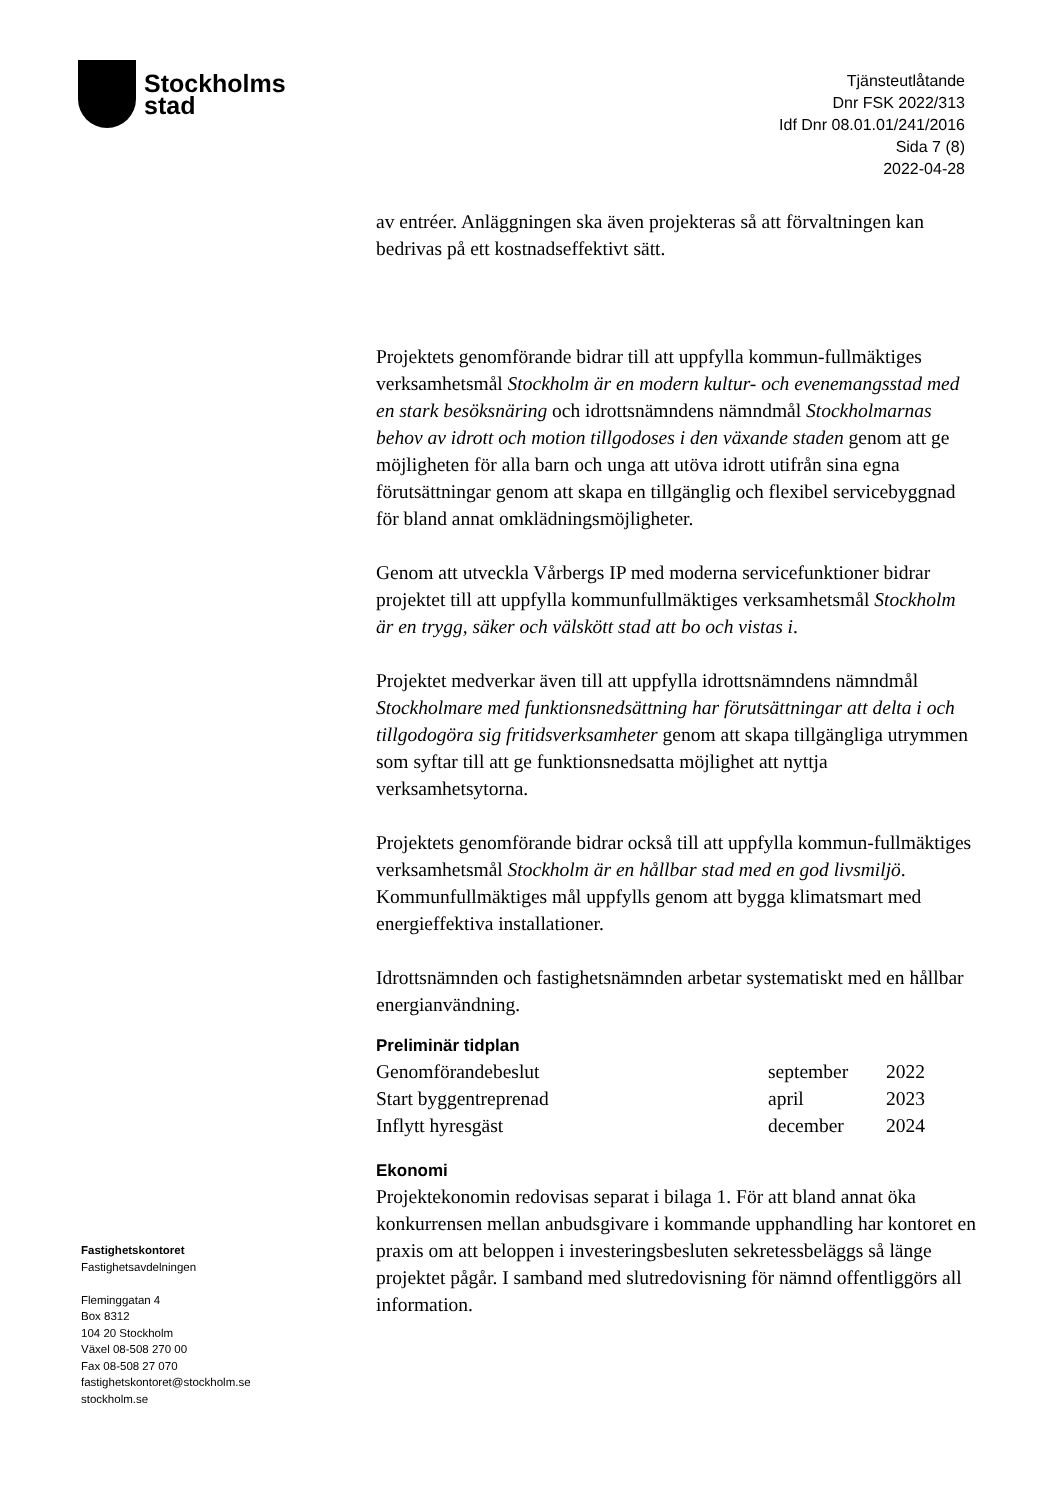Stockholms
stad
Tjänsteutlåtande
Dnr FSK 2022/313
Idf Dnr 08.01.01/241/2016
Sida 7 (8)
2022-04-28
av entréer. Anläggningen ska även projekteras så att förvaltningen kan bedrivas på ett kostnadseffektivt sätt.
Projektets genomförande bidrar till att uppfylla kommun-fullmäktiges verksamhetsmål Stockholm är en modern kultur- och evenemangsstad med en stark besöksnäring och idrottsnämndens nämndmål Stockholmarnas behov av idrott och motion tillgodoses i den växande staden genom att ge möjligheten för alla barn och unga att utöva idrott utifrån sina egna förutsättningar genom att skapa en tillgänglig och flexibel servicebyggnad för bland annat omklädningsmöjligheter.
Genom att utveckla Vårbergs IP med moderna servicefunktioner bidrar projektet till att uppfylla kommunfullmäktiges verksamhetsmål Stockholm är en trygg, säker och välskött stad att bo och vistas i.
Projektet medverkar även till att uppfylla idrottsnämndens nämndmål Stockholmare med funktionsnedsättning har förutsättningar att delta i och tillgodogöra sig fritidsverksamheter genom att skapa tillgängliga utrymmen som syftar till att ge funktionsnedsatta möjlighet att nyttja verksamhetsytorna.
Projektets genomförande bidrar också till att uppfylla kommun-fullmäktiges verksamhetsmål Stockholm är en hållbar stad med en god livsmiljö. Kommunfullmäktiges mål uppfylls genom att bygga klimatsmart med energieffektiva installationer.
Idrottsnämnden och fastighetsnämnden arbetar systematiskt med en hållbar energianvändning.
Preliminär tidplan
| Genomförandebeslut | september | 2022 |
| Start byggentreprenad | april | 2023 |
| Inflytt hyresgäst | december | 2024 |
Ekonomi
Projektekonomin redovisas separat i bilaga 1. För att bland annat öka konkurrensen mellan anbudsgivare i kommande upphandling har kontoret en praxis om att beloppen i investeringsbesluten sekretessbeläggs så länge projektet pågår. I samband med slutredovisning för nämnd offentliggörs all information.
Fastighetskontoret
Fastighetsavdelningen
Fleminggatan 4
Box 8312
104 20 Stockholm
Växel 08-508 270 00
Fax 08-508 27 070
fastighetskontoret@stockholm.se
stockholm.se